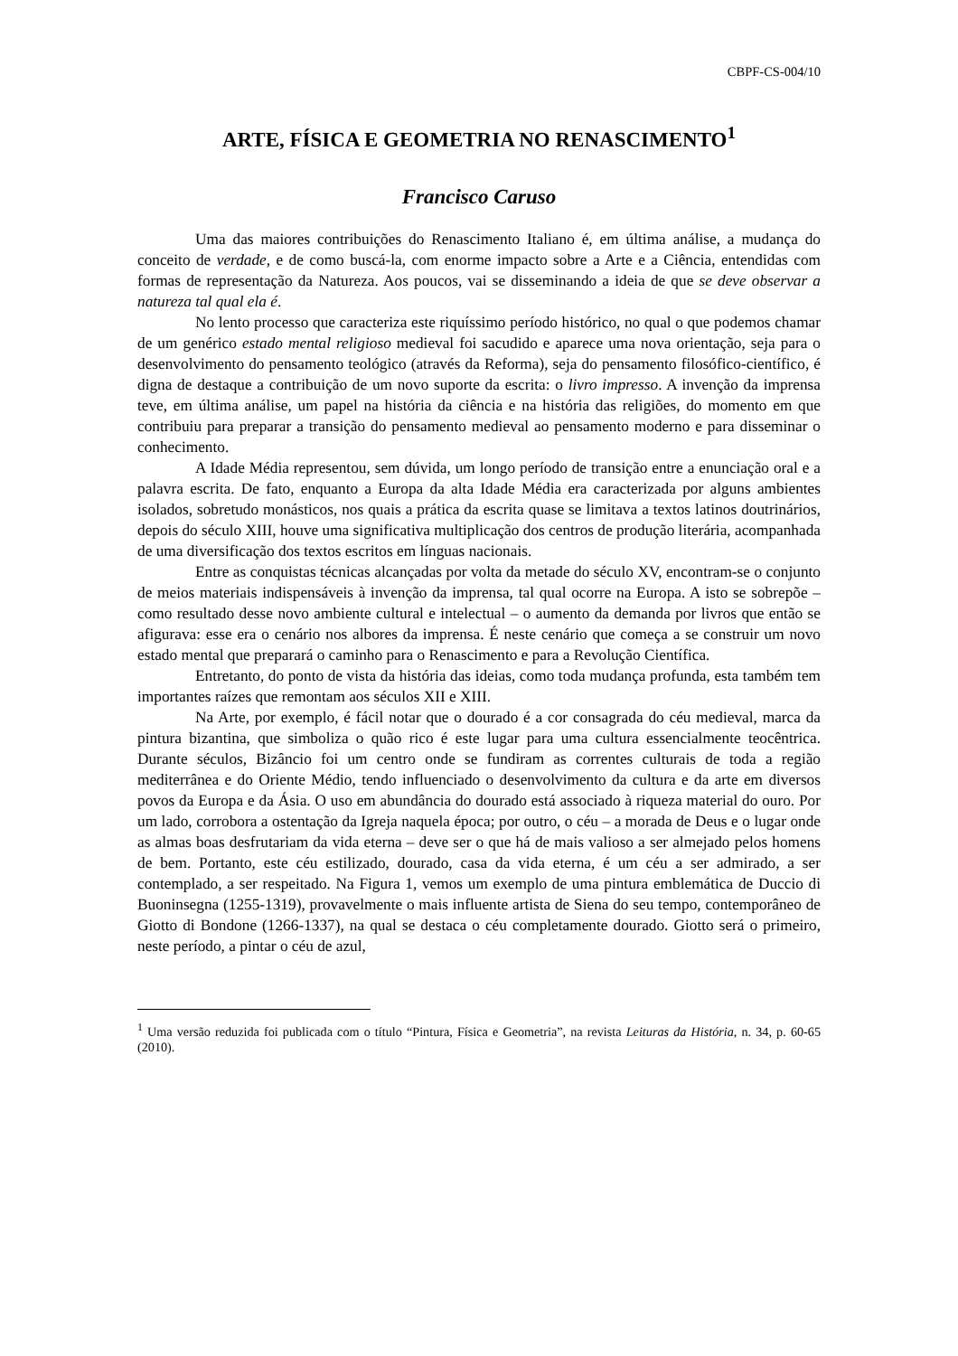CBPF-CS-004/10
ARTE, FÍSICA E GEOMETRIA NO RENASCIMENTO<sup>1</sup>
Francisco Caruso
Uma das maiores contribuições do Renascimento Italiano é, em última análise, a mudança do conceito de verdade, e de como buscá-la, com enorme impacto sobre a Arte e a Ciência, entendidas com formas de representação da Natureza. Aos poucos, vai se disseminando a ideia de que se deve observar a natureza tal qual ela é.
No lento processo que caracteriza este riquíssimo período histórico, no qual o que podemos chamar de um genérico estado mental religioso medieval foi sacudido e aparece uma nova orientação, seja para o desenvolvimento do pensamento teológico (através da Reforma), seja do pensamento filosófico-científico, é digna de destaque a contribuição de um novo suporte da escrita: o livro impresso. A invenção da imprensa teve, em última análise, um papel na história da ciência e na história das religiões, do momento em que contribuiu para preparar a transição do pensamento medieval ao pensamento moderno e para disseminar o conhecimento.
A Idade Média representou, sem dúvida, um longo período de transição entre a enunciação oral e a palavra escrita. De fato, enquanto a Europa da alta Idade Média era caracterizada por alguns ambientes isolados, sobretudo monásticos, nos quais a prática da escrita quase se limitava a textos latinos doutrinários, depois do século XIII, houve uma significativa multiplicação dos centros de produção literária, acompanhada de uma diversificação dos textos escritos em línguas nacionais.
Entre as conquistas técnicas alcançadas por volta da metade do século XV, encontram-se o conjunto de meios materiais indispensáveis à invenção da imprensa, tal qual ocorre na Europa. A isto se sobrepõe – como resultado desse novo ambiente cultural e intelectual – o aumento da demanda por livros que então se afigurava: esse era o cenário nos albores da imprensa. É neste cenário que começa a se construir um novo estado mental que preparará o caminho para o Renascimento e para a Revolução Científica.
Entretanto, do ponto de vista da história das ideias, como toda mudança profunda, esta também tem importantes raízes que remontam aos séculos XII e XIII.
Na Arte, por exemplo, é fácil notar que o dourado é a cor consagrada do céu medieval, marca da pintura bizantina, que simboliza o quão rico é este lugar para uma cultura essencialmente teocêntrica. Durante séculos, Bizâncio foi um centro onde se fundiram as correntes culturais de toda a região mediterrânea e do Oriente Médio, tendo influenciado o desenvolvimento da cultura e da arte em diversos povos da Europa e da Ásia. O uso em abundância do dourado está associado à riqueza material do ouro. Por um lado, corrobora a ostentação da Igreja naquela época; por outro, o céu – a morada de Deus e o lugar onde as almas boas desfrutariam da vida eterna – deve ser o que há de mais valioso a ser almejado pelos homens de bem. Portanto, este céu estilizado, dourado, casa da vida eterna, é um céu a ser admirado, a ser contemplado, a ser respeitado. Na Figura 1, vemos um exemplo de uma pintura emblemática de Duccio di Buoninsegna (1255-1319), provavelmente o mais influente artista de Siena do seu tempo, contemporâneo de Giotto di Bondone (1266-1337), na qual se destaca o céu completamente dourado. Giotto será o primeiro, neste período, a pintar o céu de azul,
<sup>1</sup> Uma versão reduzida foi publicada com o título “Pintura, Física e Geometria”, na revista Leituras da História, n. 34, p. 60-65 (2010).